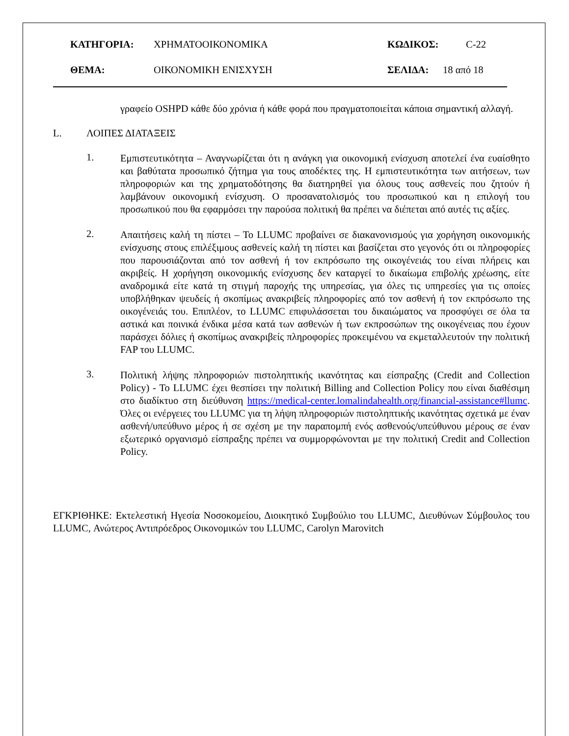ΚΑΤΗΓΟΡΙΑ: ΧΡΗΜΑΤΟΟΙΚΟΝΟΜΙΚΑ ΚΩΔΙΚΟΣ: C-22
ΘΕΜΑ: ΟΙΚΟΝΟΜΙΚΗ ΕΝΙΣΧΥΣΗ ΣΕΛΙΔΑ: 18 από 18
γραφείο OSHPD κάθε δύο χρόνια ή κάθε φορά που πραγματοποιείται κάποια σημαντική αλλαγή.
L. ΛΟΙΠΕΣ ΔΙΑΤΑΞΕΙΣ
1.
Εμπιστευτικότητα – Αναγνωρίζεται ότι η ανάγκη για οικονομική ενίσχυση αποτελεί ένα ευαίσθητο και βαθύτατα προσωπικό ζήτημα για τους αποδέκτες της. Η εμπιστευτικότητα των αιτήσεων, των πληροφοριών και της χρηματοδότησης θα διατηρηθεί για όλους τους ασθενείς που ζητούν ή λαμβάνουν οικονομική ενίσχυση. Ο προσανατολισμός του προσωπικού και η επιλογή του προσωπικού που θα εφαρμόσει την παρούσα πολιτική θα πρέπει να διέπεται από αυτές τις αξίες.
2.
Απαιτήσεις καλή τη πίστει – Το LLUMC προβαίνει σε διακανονισμούς για χορήγηση οικονομικής ενίσχυσης στους επιλέξιμους ασθενείς καλή τη πίστει και βασίζεται στο γεγονός ότι οι πληροφορίες που παρουσιάζονται από τον ασθενή ή τον εκπρόσωπο της οικογένειάς του είναι πλήρεις και ακριβείς. Η χορήγηση οικονομικής ενίσχυσης δεν καταργεί το δικαίωμα επιβολής χρέωσης, είτε αναδρομικά είτε κατά τη στιγμή παροχής της υπηρεσίας, για όλες τις υπηρεσίες για τις οποίες υποβλήθηκαν ψευδείς ή σκοπίμως ανακριβείς πληροφορίες από τον ασθενή ή τον εκπρόσωπο της οικογένειάς του. Επιπλέον, το LLUMC επιφυλάσσεται του δικαιώματος να προσφύγει σε όλα τα αστικά και ποινικά ένδικα μέσα κατά των ασθενών ή των εκπροσώπων της οικογένειας που έχουν παράσχει δόλιες ή σκοπίμως ανακριβείς πληροφορίες προκειμένου να εκμεταλλευτούν την πολιτική FAP του LLUMC.
3.
Πολιτική λήψης πληροφοριών πιστοληπτικής ικανότητας και είσπραξης (Credit and Collection Policy) - Το LLUMC έχει θεσπίσει την πολιτική Billing and Collection Policy που είναι διαθέσιμη στο διαδίκτυο στη διεύθυνση https://medical-center.lomalindahealth.org/financial-assistance#llumc. Όλες οι ενέργειες του LLUMC για τη λήψη πληροφοριών πιστοληπτικής ικανότητας σχετικά με έναν ασθενή/υπεύθυνο μέρος ή σε σχέση με την παραπομπή ενός ασθενούς/υπεύθυνου μέρους σε έναν εξωτερικό οργανισμό είσπραξης πρέπει να συμμορφώνονται με την πολιτική Credit and Collection Policy.
ΕΓΚΡΙΘΗΚΕ: Εκτελεστική Ηγεσία Νοσοκομείου, Διοικητικό Συμβούλιο του LLUMC, Διευθύνων Σύμβουλος του LLUMC, Ανώτερος Αντιπρόεδρος Οικονομικών του LLUMC, Carolyn Marovitch